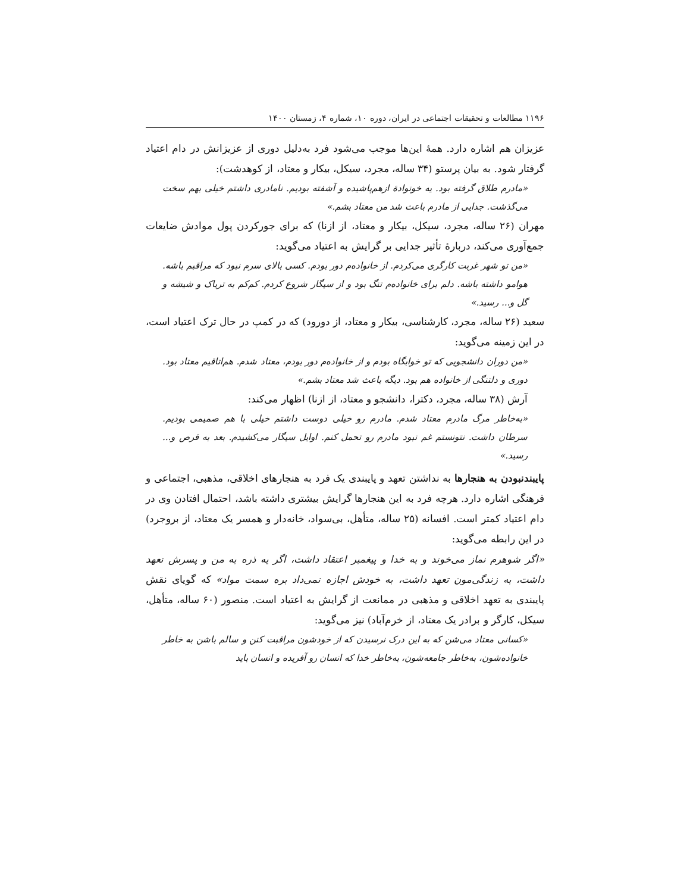۱۱۹۶ مطالعات و تحقیقات اجتماعی در ایران، دوره ۱۰، شماره ۴، زمستان ۱۴۰۰
عزیزان هم اشاره دارد. همهٔ این‌ها موجب می‌شود فرد به‌دلیل دوری از عزیزانش در دام اعتیاد گرفتار شود. به بیان پرستو (۳۴ ساله، مجرد، سیکل، بیکار و معتاد، از کوهدشت):
«مادرم طلاق گرفته بود. یه خونوادهٔ ازهم‌پاشیده و آشفته بودیم. نامادری داشتم خیلی بهم سخت می‌گذشت. جدایی از مادرم باعث شد من معتاد بشم.»
مهران (۲۶ ساله، مجرد، سیکل، بیکار و معتاد، از ازنا) که برای جورکردن پول موادش ضایعات جمع‌آوری می‌کند، دربارهٔ تأثیر جدایی بر گرایش به اعتیاد می‌گوید:
«من تو شهر غربت کارگری می‌کردم. از خانوادەم دور بودم. کسی بالای سرم نبود که مراقبم باشه. هوامو داشته باشه. دلم برای خانوادەم تنگ بود و از سیگار شروع کردم. کم‌کم به تریاک و شیشه و گل و... رسید.»
سعید (۲۶ ساله، مجرد، کارشناسی، بیکار و معتاد، از دورود) که در کمپ در حال ترک اعتیاد است، در این زمینه می‌گوید:
«من دوران دانشجویی که تو خوابگاه بودم و از خانوادەم دور بودم، معتاد شدم. هم‌اتاقیم معتاد بود. دوری و دلتنگی از خانواده هم بود. دیگه باعث شد معتاد بشم.»
آرش (۳۸ ساله، مجرد، دکترا، دانشجو و معتاد، از ازنا) اظهار می‌کند:
«به‌خاطر مرگ مادرم معتاد شدم. مادرم رو خیلی دوست داشتم خیلی با هم صمیمی بودیم. سرطان داشت. نتونستم غم نبود مادرم رو تحمل کنم. اوایل سیگار می‌کشیدم. بعد به قرص و... رسید.»
پایبندنبودن به هنجارها به نداشتن تعهد و پایبندی یک فرد به هنجارهای اخلاقی، مذهبی، اجتماعی و فرهنگی اشاره دارد. هرچه فرد به این هنجارها گرایش بیشتری داشته باشد، احتمال افتادن وی در دام اعتیاد کمتر است. افسانه (۲۵ ساله، متأهل، بی‌سواد، خانه‌دار و همسر یک معتاد، از بروجرد) در این رابطه می‌گوید:
«اگر شوهرم نماز می‌خوند و به خدا و پیغمبر اعتقاد داشت، اگر یه ذره به من و پسرش تعهد داشت، به زندگی‌مون تعهد داشت، به خودش اجازه نمی‌داد بره سمت مواد» که گویای نقش پایبندی به تعهد اخلاقی و مذهبی در ممانعت از گرایش به اعتیاد است. منصور (۶۰ ساله، متأهل، سیکل، کارگر و برادر یک معتاد، از خرم‌آباد) نیز می‌گوید:
«کسانی معتاد می‌شن که به این درک نرسیدن که از خودشون مراقبت کنن و سالم باشن به خاطر خانوادەشون، به‌خاطر جامعه‌شون، به‌خاطر خدا که انسان رو آفریده و انسان باید